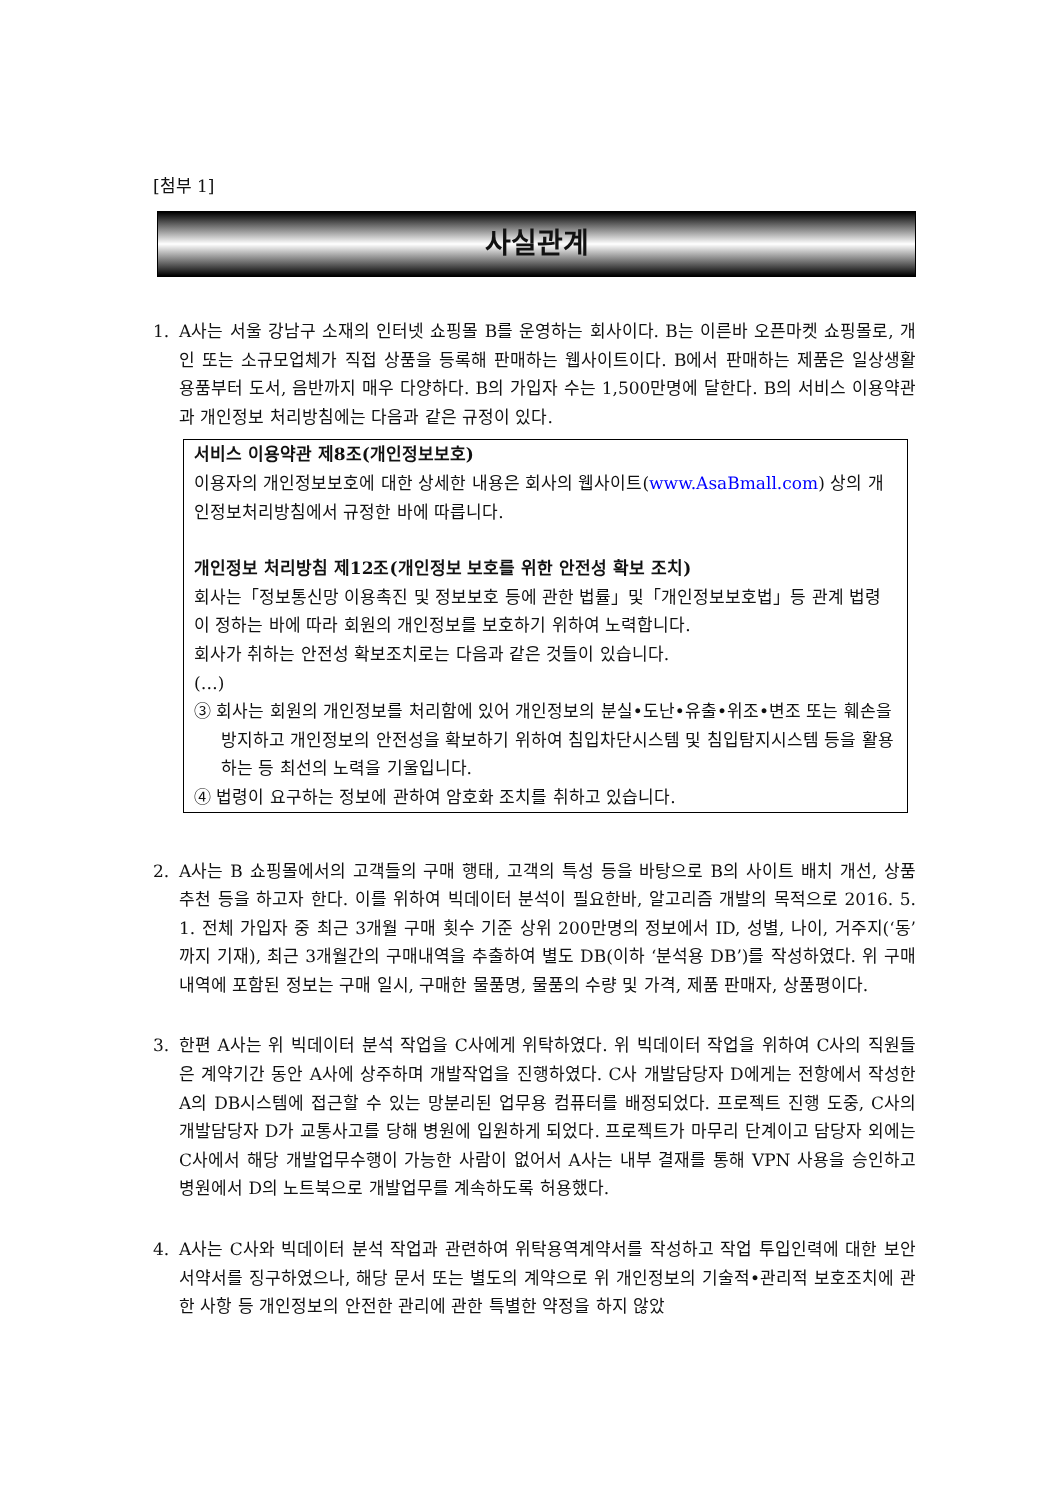[첨부 1]
사실관계
1. A사는 서울 강남구 소재의 인터넷 쇼핑몰 B를 운영하는 회사이다. B는 이른바 오픈마켓 쇼핑몰로, 개인 또는 소규모업체가 직접 상품을 등록해 판매하는 웹사이트이다. B에서 판매하는 제품은 일상생활 용품부터 도서, 음반까지 매우 다양하다. B의 가입자 수는 1,500만명에 달한다. B의 서비스 이용약관과 개인정보 처리방침에는 다음과 같은 규정이 있다.
서비스 이용약관 제8조(개인정보보호)
이용자의 개인정보보호에 대한 상세한 내용은 회사의 웹사이트(www.AsaBmall.com) 상의 개인정보처리방침에서 규정한 바에 따릅니다.
개인정보 처리방침 제12조(개인정보 보호를 위한 안전성 확보 조치)
회사는「정보통신망 이용촉진 및 정보보호 등에 관한 법률」및「개인정보보호법」등 관계 법령이 정하는 바에 따라 회원의 개인정보를 보호하기 위하여 노력합니다.
회사가 취하는 안전성 확보조치로는 다음과 같은 것들이 있습니다.
(…)
③ 회사는 회원의 개인정보를 처리함에 있어 개인정보의 분실•도난•유출•위조•변조 또는 훼손을 방지하고 개인정보의 안전성을 확보하기 위하여 침입차단시스템 및 침입탐지시스템 등을 활용하는 등 최선의 노력을 기울입니다.
④ 법령이 요구하는 정보에 관하여 암호화 조치를 취하고 있습니다.
2. A사는 B 쇼핑몰에서의 고객들의 구매 행태, 고객의 특성 등을 바탕으로 B의 사이트 배치 개선, 상품 추천 등을 하고자 한다. 이를 위하여 빅데이터 분석이 필요한바, 알고리즘 개발의 목적으로 2016. 5. 1. 전체 가입자 중 최근 3개월 구매 횟수 기준 상위 200만명의 정보에서 ID, 성별, 나이, 거주지(‘동’까지 기재), 최근 3개월간의 구매내역을 추출하여 별도 DB(이하 ‘분석용 DB’)를 작성하였다. 위 구매내역에 포함된 정보는 구매 일시, 구매한 물품명, 물품의 수량 및 가격, 제품 판매자, 상품평이다.
3. 한편 A사는 위 빅데이터 분석 작업을 C사에게 위탁하였다. 위 빅데이터 작업을 위하여 C사의 직원들은 계약기간 동안 A사에 상주하며 개발작업을 진행하였다. C사 개발담당자 D에게는 전항에서 작성한 A의 DB시스템에 접근할 수 있는 망분리된 업무용 컴퓨터를 배정되었다. 프로젝트 진행 도중, C사의 개발담당자 D가 교통사고를 당해 병원에 입원하게 되었다. 프로젝트가 마무리 단계이고 담당자 외에는 C사에서 해당 개발업무수행이 가능한 사람이 없어서 A사는 내부 결재를 통해 VPN 사용을 승인하고 병원에서 D의 노트북으로 개발업무를 계속하도록 허용했다.
4. A사는 C사와 빅데이터 분석 작업과 관련하여 위탁용역계약서를 작성하고 작업 투입인력에 대한 보안서약서를 징구하였으나, 해당 문서 또는 별도의 계약으로 위 개인정보의 기술적•관리적 보호조치에 관한 사항 등 개인정보의 안전한 관리에 관한 특별한 약정을 하지 않았